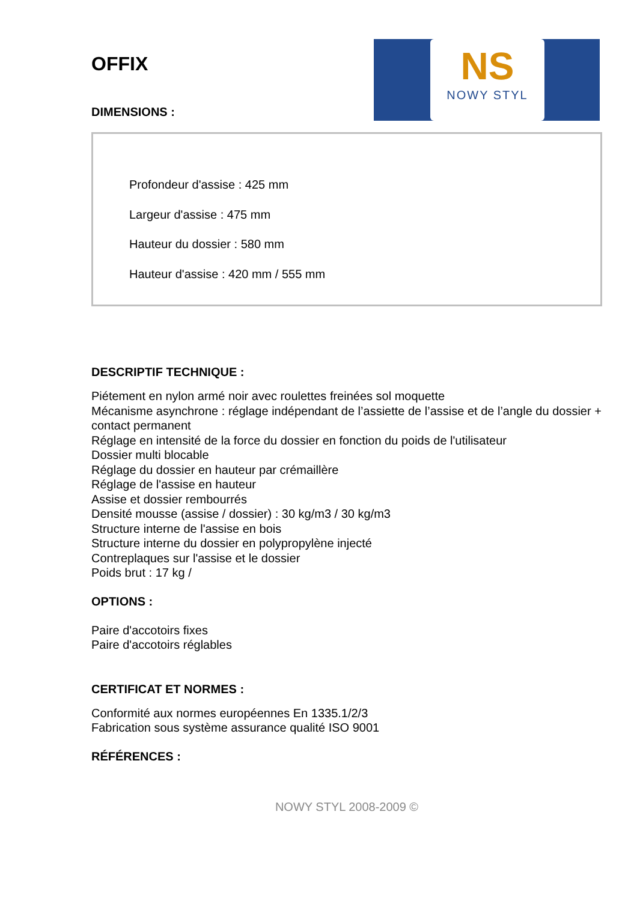NS
NOWY STYL
OFFIX
DIMENSIONS :
Profondeur d'assise : 425 mm
Largeur d'assise : 475 mm
Hauteur du dossier : 580 mm
Hauteur d'assise : 420 mm / 555 mm
DESCRIPTIF TECHNIQUE :
Piétement en nylon armé noir avec roulettes freinées sol moquette
Mécanisme asynchrone : réglage indépendant de l’assiette de l’assise et de l’angle du dossier + contact permanent
Réglage en intensité de la force du dossier en fonction du poids de l'utilisateur
Dossier multi blocable
Réglage du dossier en hauteur par crémaillère
Réglage de l'assise en hauteur
Assise et dossier rembourrés
Densité mousse (assise / dossier) : 30 kg/m3 / 30 kg/m3
Structure interne de l'assise en bois
Structure interne du dossier en polypropylène injecté
Contreplaques sur l'assise et le dossier
Poids brut : 17 kg /
OPTIONS :
Paire d'accotoirs fixes
Paire d'accotoirs réglables
CERTIFICAT ET NORMES :
Conformité aux normes européennes En 1335.1/2/3
Fabrication sous système assurance qualité ISO 9001
RÉFÉRENCES :
NOWY STYL 2008-2009 ©